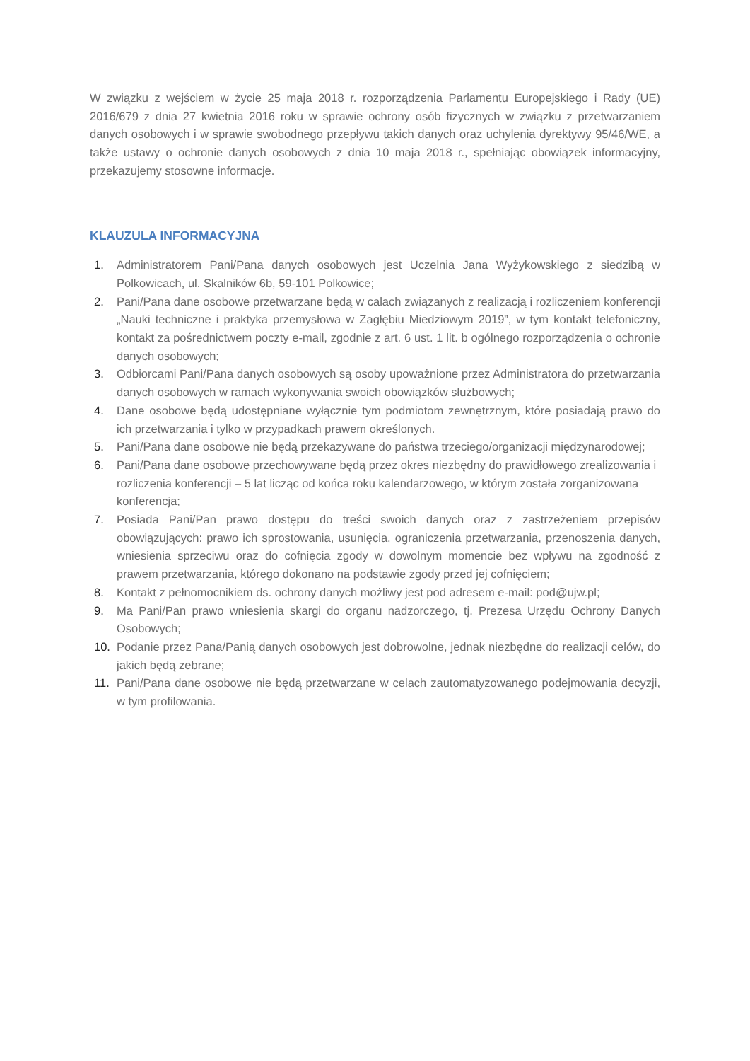W związku z wejściem w życie 25 maja 2018 r. rozporządzenia Parlamentu Europejskiego i Rady (UE) 2016/679 z dnia 27 kwietnia 2016 roku w sprawie ochrony osób fizycznych w związku z przetwarzaniem danych osobowych i w sprawie swobodnego przepływu takich danych oraz uchylenia dyrektywy 95/46/WE, a także ustawy o ochronie danych osobowych z dnia 10 maja 2018 r., spełniając obowiązek informacyjny, przekazujemy stosowne informacje.
KLAUZULA INFORMACYJNA
1. Administratorem Pani/Pana danych osobowych jest Uczelnia Jana Wyżykowskiego z siedzibą w Polkowicach, ul. Skalników 6b, 59-101 Polkowice;
2. Pani/Pana dane osobowe przetwarzane będą w calach związanych z realizacją i rozliczeniem konferencji „Nauki techniczne i praktyka przemysłowa w Zagłębiu Miedziowym 2019”, w tym kontakt telefoniczny, kontakt za pośrednictwem poczty e-mail, zgodnie z art. 6 ust. 1 lit. b ogólnego rozporządzenia o ochronie danych osobowych;
3. Odbiorcami Pani/Pana danych osobowych są osoby upoważnione przez Administratora do przetwarzania danych osobowych w ramach wykonywania swoich obowiązków służbowych;
4. Dane osobowe będą udostępniane wyłącznie tym podmiotom zewnętrznym, które posiadają prawo do ich przetwarzania i tylko w przypadkach prawem określonych.
5. Pani/Pana dane osobowe nie będą przekazywane do państwa trzeciego/organizacji międzynarodowej;
6. Pani/Pana dane osobowe przechowywane będą przez okres niezbędny do prawidłowego zrealizowania i rozliczenia konferencji – 5 lat licząc od końca roku kalendarzowego, w którym została zorganizowana konferencja;
7. Posiada Pani/Pan prawo dostępu do treści swoich danych oraz z zastrzeżeniem przepisów obowiązujących: prawo ich sprostowania, usunięcia, ograniczenia przetwarzania, przenoszenia danych, wniesienia sprzeciwu oraz do cofnięcia zgody w dowolnym momencie bez wpływu na zgodność z prawem przetwarzania, którego dokonano na podstawie zgody przed jej cofnięciem;
8. Kontakt z pełnomocnikiem ds. ochrony danych możliwy jest pod adresem e-mail: pod@ujw.pl;
9. Ma Pani/Pan prawo wniesienia skargi do organu nadzorczego, tj. Prezesa Urzędu Ochrony Danych Osobowych;
10. Podanie przez Pana/Panią danych osobowych jest dobrowolne, jednak niezbędne do realizacji celów, do jakich będą zebrane;
11. Pani/Pana dane osobowe nie będą przetwarzane w celach zautomatyzowanego podejmowania decyzji, w tym profilowania.